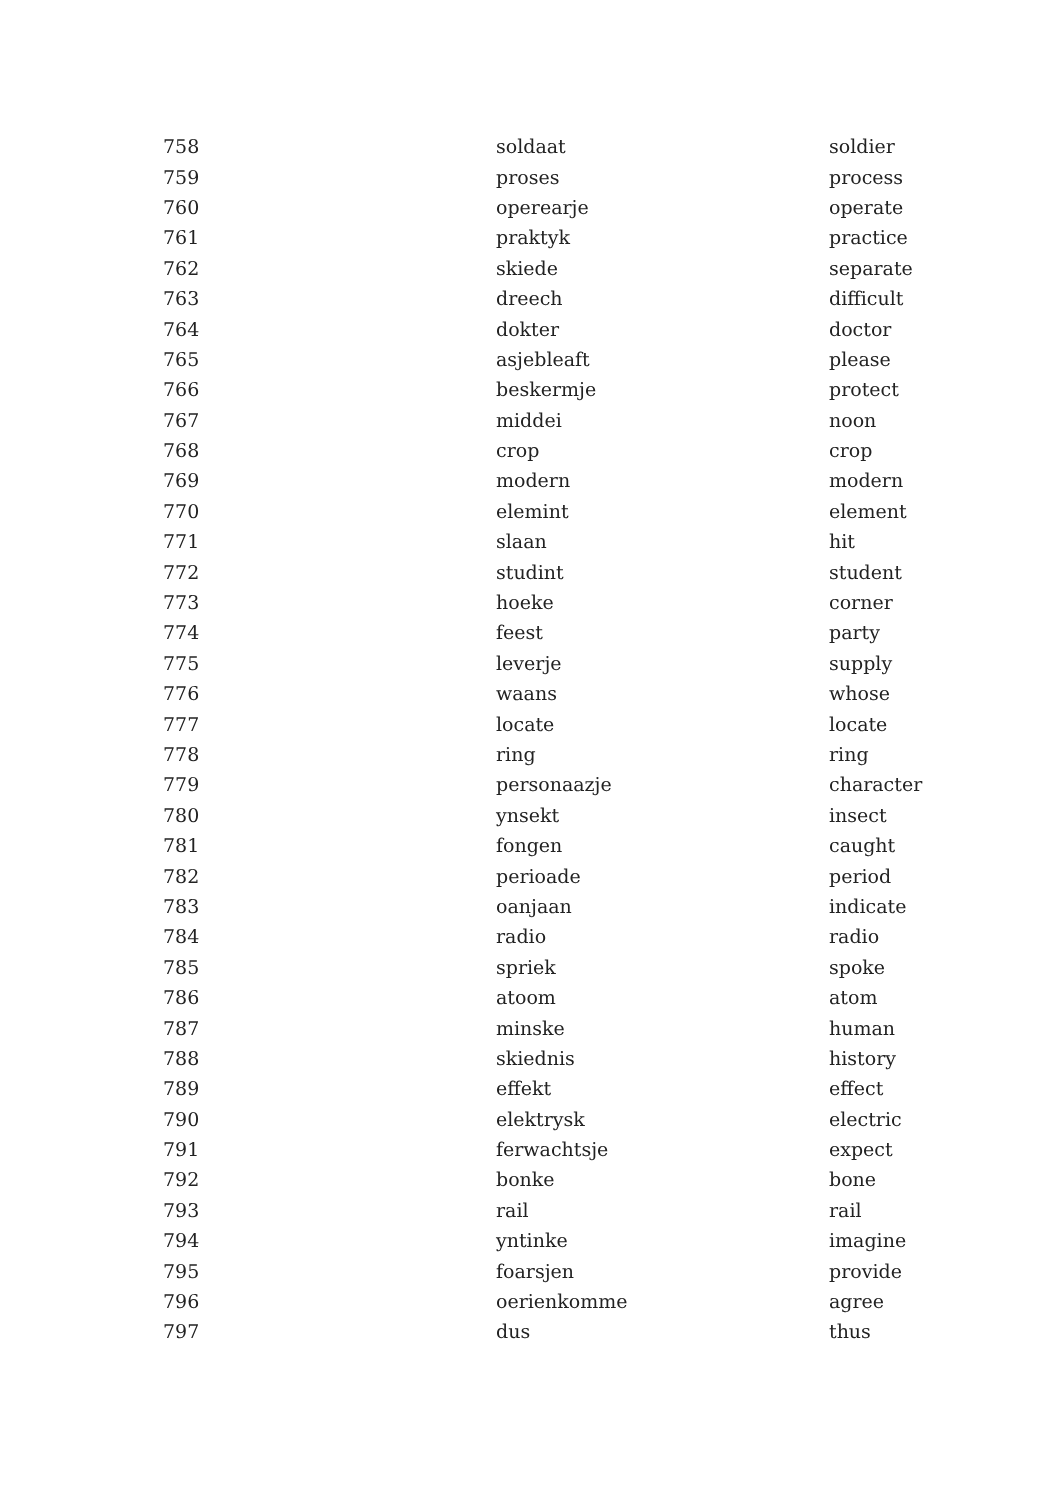| 758 | soldaat | soldier |
| 759 | proses | process |
| 760 | operearje | operate |
| 761 | praktyk | practice |
| 762 | skiede | separate |
| 763 | dreech | difficult |
| 764 | dokter | doctor |
| 765 | asjebleaft | please |
| 766 | beskermje | protect |
| 767 | middei | noon |
| 768 | crop | crop |
| 769 | modern | modern |
| 770 | elemint | element |
| 771 | slaan | hit |
| 772 | studint | student |
| 773 | hoeke | corner |
| 774 | feest | party |
| 775 | leverje | supply |
| 776 | waans | whose |
| 777 | locate | locate |
| 778 | ring | ring |
| 779 | personaazje | character |
| 780 | ynsekt | insect |
| 781 | fongen | caught |
| 782 | perioade | period |
| 783 | oanjaan | indicate |
| 784 | radio | radio |
| 785 | spriek | spoke |
| 786 | atoom | atom |
| 787 | minske | human |
| 788 | skiednis | history |
| 789 | effekt | effect |
| 790 | elektrysk | electric |
| 791 | ferwachtsje | expect |
| 792 | bonke | bone |
| 793 | rail | rail |
| 794 | yntinke | imagine |
| 795 | foarsjen | provide |
| 796 | oerienkomme | agree |
| 797 | dus | thus |